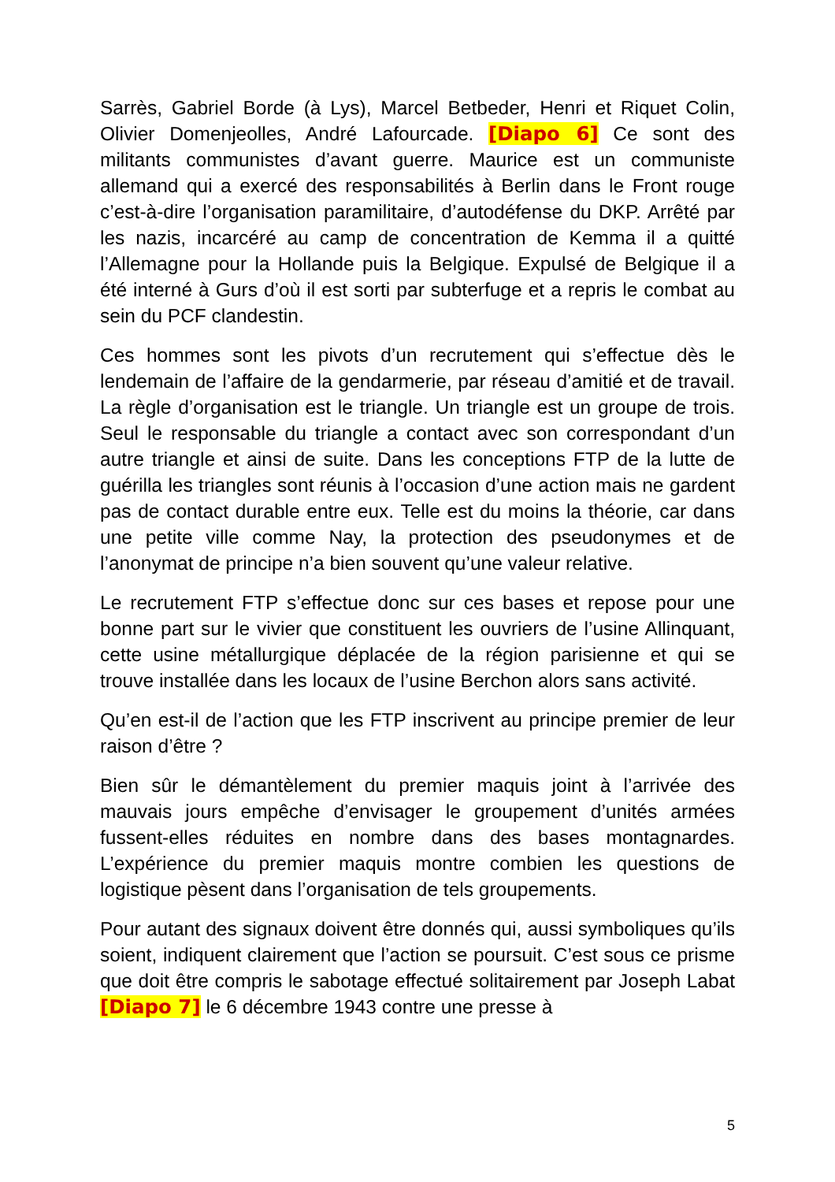Sarrès, Gabriel Borde (à Lys), Marcel Betbeder, Henri et Riquet Colin, Olivier Domenjeolles, André Lafourcade. [Diapo 6] Ce sont des militants communistes d’avant guerre. Maurice est un communiste allemand qui a exercé des responsabilités à Berlin dans le Front rouge c’est-à-dire l’organisation paramilitaire, d’autodéfense du DKP. Arrêté par les nazis, incarcéré au camp de concentration de Kemma il a quitté l’Allemagne pour la Hollande puis la Belgique. Expulsé de Belgique il a été interné à Gurs d’où il est sorti par subterfuge et a repris le combat au sein du PCF clandestin.
Ces hommes sont les pivots d’un recrutement qui s’effectue dès le lendemain de l’affaire de la gendarmerie, par réseau d’amitié et de travail. La règle d’organisation est le triangle. Un triangle est un groupe de trois. Seul le responsable du triangle a contact avec son correspondant d’un autre triangle et ainsi de suite. Dans les conceptions FTP de la lutte de guérilla les triangles sont réunis à l’occasion d’une action mais ne gardent pas de contact durable entre eux. Telle est du moins la théorie, car dans une petite ville comme Nay, la protection des pseudonymes et de l’anonymat de principe n’a bien souvent qu’une valeur relative.
Le recrutement FTP s’effectue donc sur ces bases et repose pour une bonne part sur le vivier que constituent les ouvriers de l’usine Allinquant, cette usine métallurgique déplacée de la région parisienne et qui se trouve installée dans les locaux de l’usine Berchon alors sans activité.
Qu’en est-il de l’action que les FTP inscrivent au principe premier de leur raison d’être ?
Bien sûr le démantèlement du premier maquis joint à l’arrivée des mauvais jours empêche d’envisager le groupement d’unités armées fussent-elles réduites en nombre dans des bases montagnardes. L’expérience du premier maquis montre combien les questions de logistique pèsent dans l’organisation de tels groupements.
Pour autant des signaux doivent être donnés qui, aussi symboliques qu’ils soient, indiquent clairement que l’action se poursuit. C’est sous ce prisme que doit être compris le sabotage effectué solitairement par Joseph Labat [Diapo 7] le 6 décembre 1943 contre une presse à
5